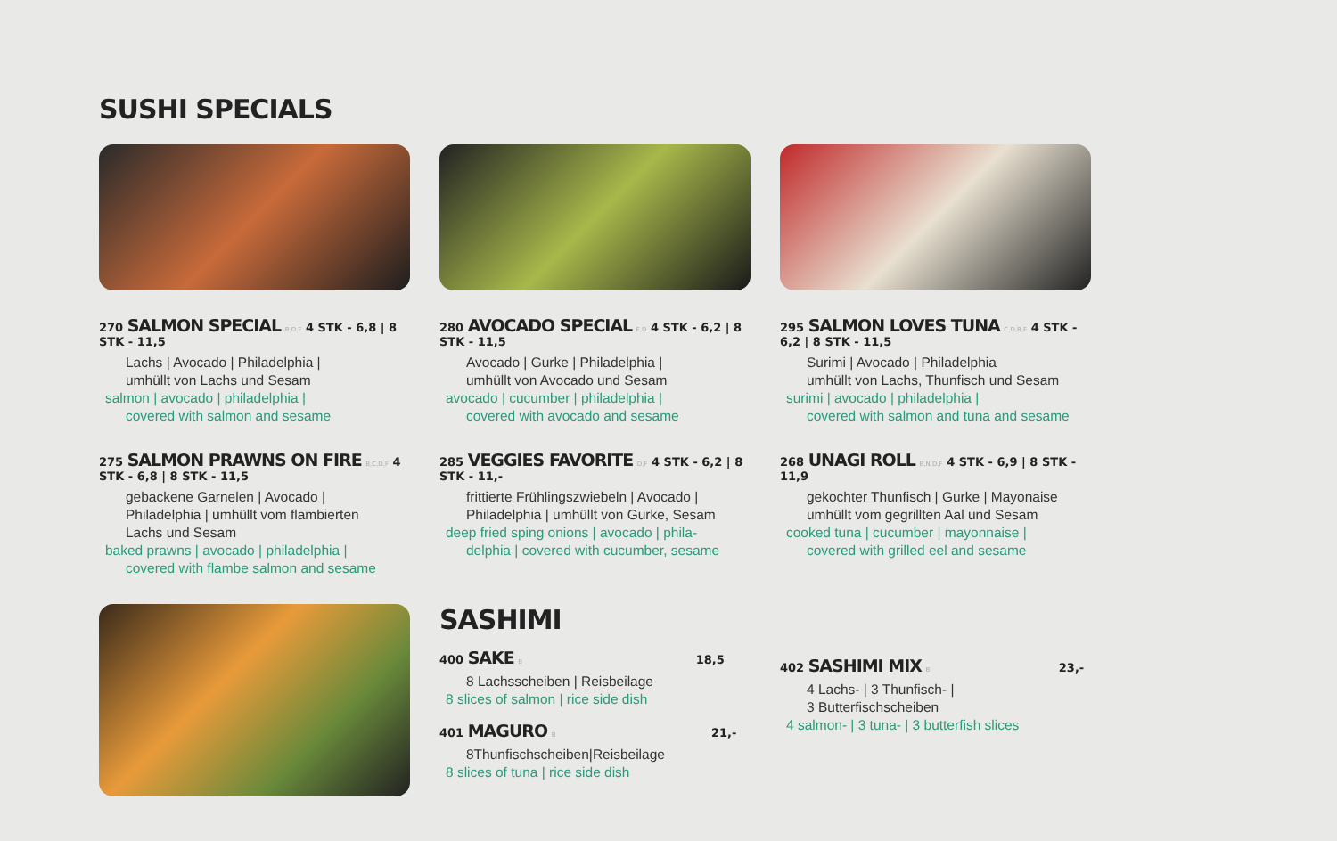SUSHI SPECIALS
270 SALMON SPECIAL B,D,F 4 STK - 6,8 | 8 STK - 11,5
Lachs | Avocado | Philadelphia |
umhüllt von Lachs und Sesam
salmon | avocado | philadelphia |
covered with salmon and sesame
275 SALMON PRAWNS ON FIRE B,C,D,F 4 STK - 6,8 | 8 STK - 11,5
gebackene Garnelen | Avocado |
Philadelphia | umhüllt vom flambierten
Lachs und Sesam
baked prawns | avocado | philadelphia |
covered with flambe salmon and sesame
280 AVOCADO SPECIAL F,D 4 STK - 6,2 | 8 STK - 11,5
Avocado | Gurke | Philadelphia |
umhüllt von Avocado und Sesam
avocado | cucumber | philadelphia |
covered with avocado and sesame
285 VEGGIES FAVORITE D,F 4 STK - 6,2 | 8 STK - 11,-
frittierte Frühlingszwiebeln | Avocado |
Philadelphia | umhüllt von Gurke, Sesam
deep fried sping onions | avocado | phila-
delphia | covered with cucumber, sesame
295 SALMON LOVES TUNA C,D,B,F 4 STK - 6,2 | 8 STK - 11,5
Surimi | Avocado | Philadelphia
umhüllt von Lachs, Thunfisch und Sesam
surimi | avocado | philadelphia |
covered with salmon and tuna and sesame
268 UNAGI ROLL B,N,D,F 4 STK - 6,9 | 8 STK - 11,9
gekochter Thunfisch | Gurke | Mayonaise
umhüllt vom gegrillten Aal und Sesam
cooked tuna | cucumber | mayonnaise |
covered with grilled eel and sesame
SASHIMI
400 SAKE B 18,5
8 Lachsscheiben | Reisbeilage
8 slices of salmon | rice side dish
401 MAGURO B 21,-
8Thunfischscheiben|Reisbeilage
8 slices of tuna | rice side dish
402 SASHIMI MIX B 23,-
4 Lachs- | 3 Thunfisch- |
3 Butterfischscheiben
4 salmon- | 3 tuna- | 3 butterfish slices